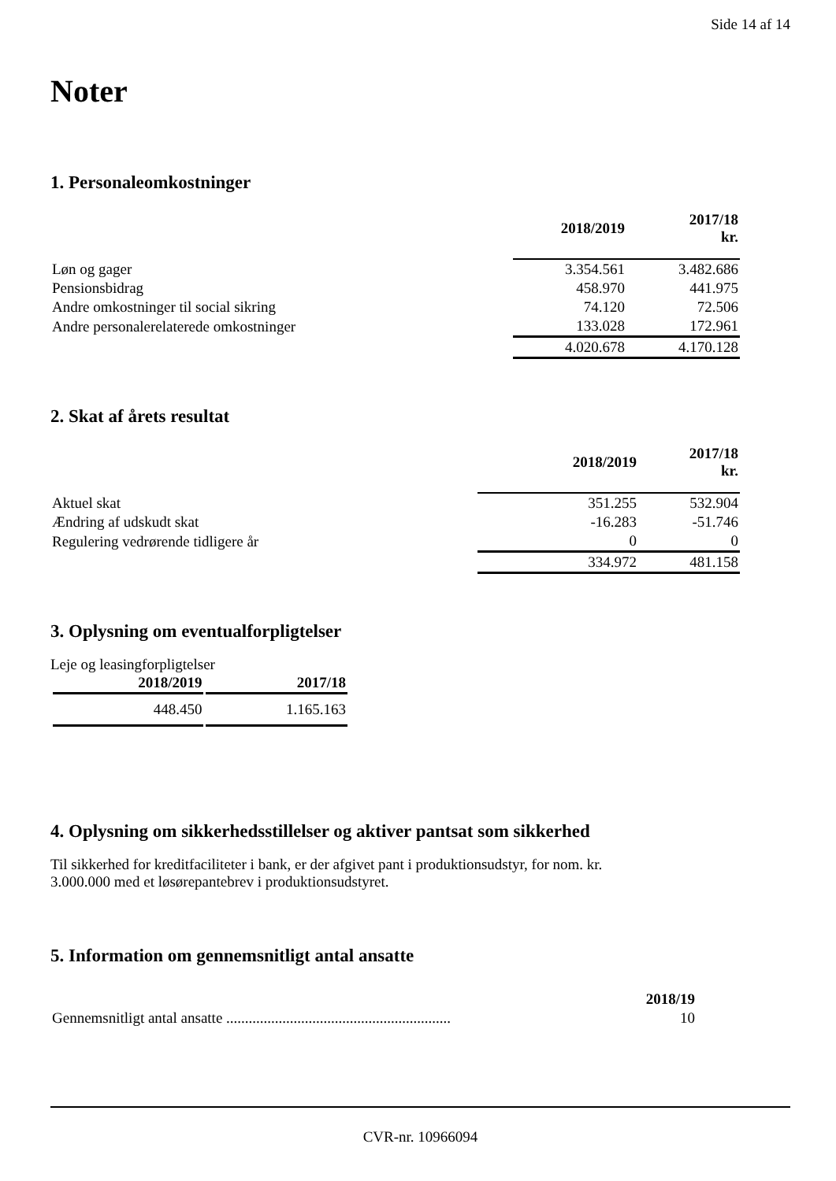Side 14 af 14
Noter
1. Personaleomkostninger
| | 2018/2019 | 2017/18 kr. |
| Løn og gager | 3.354.561 | 3.482.686 |
| Pensionsbidrag | 458.970 | 441.975 |
| Andre omkostninger til social sikring | 74.120 | 72.506 |
| Andre personalerelaterede omkostninger | 133.028 | 172.961 |
| | 4.020.678 | 4.170.128 |
2. Skat af årets resultat
| | 2018/2019 | 2017/18 kr. |
| Aktuel skat | 351.255 | 532.904 |
| Ændring af udskudt skat | -16.283 | -51.746 |
| Regulering vedrørende tidligere år | 0 | 0 |
| | 334.972 | 481.158 |
3. Oplysning om eventualforpligtelser
Leje og leasingforpligtelser
| 2018/2019 | 2017/18 |
| --- | --- |
| 448.450 | 1.165.163 |
4. Oplysning om sikkerhedsstillelser og aktiver pantsat som sikkerhed
Til sikkerhed for kreditfaciliteter i bank, er der afgivet pant i produktionsudstyr, for nom. kr.
3.000.000 med et løsørepantebrev i produktionsudstyret.
5. Information om gennemsnitligt antal ansatte
| | 2018/19 |
| Gennemsnitligt antal ansatte ............................................................ | 10 |
CVR-nr. 10966094